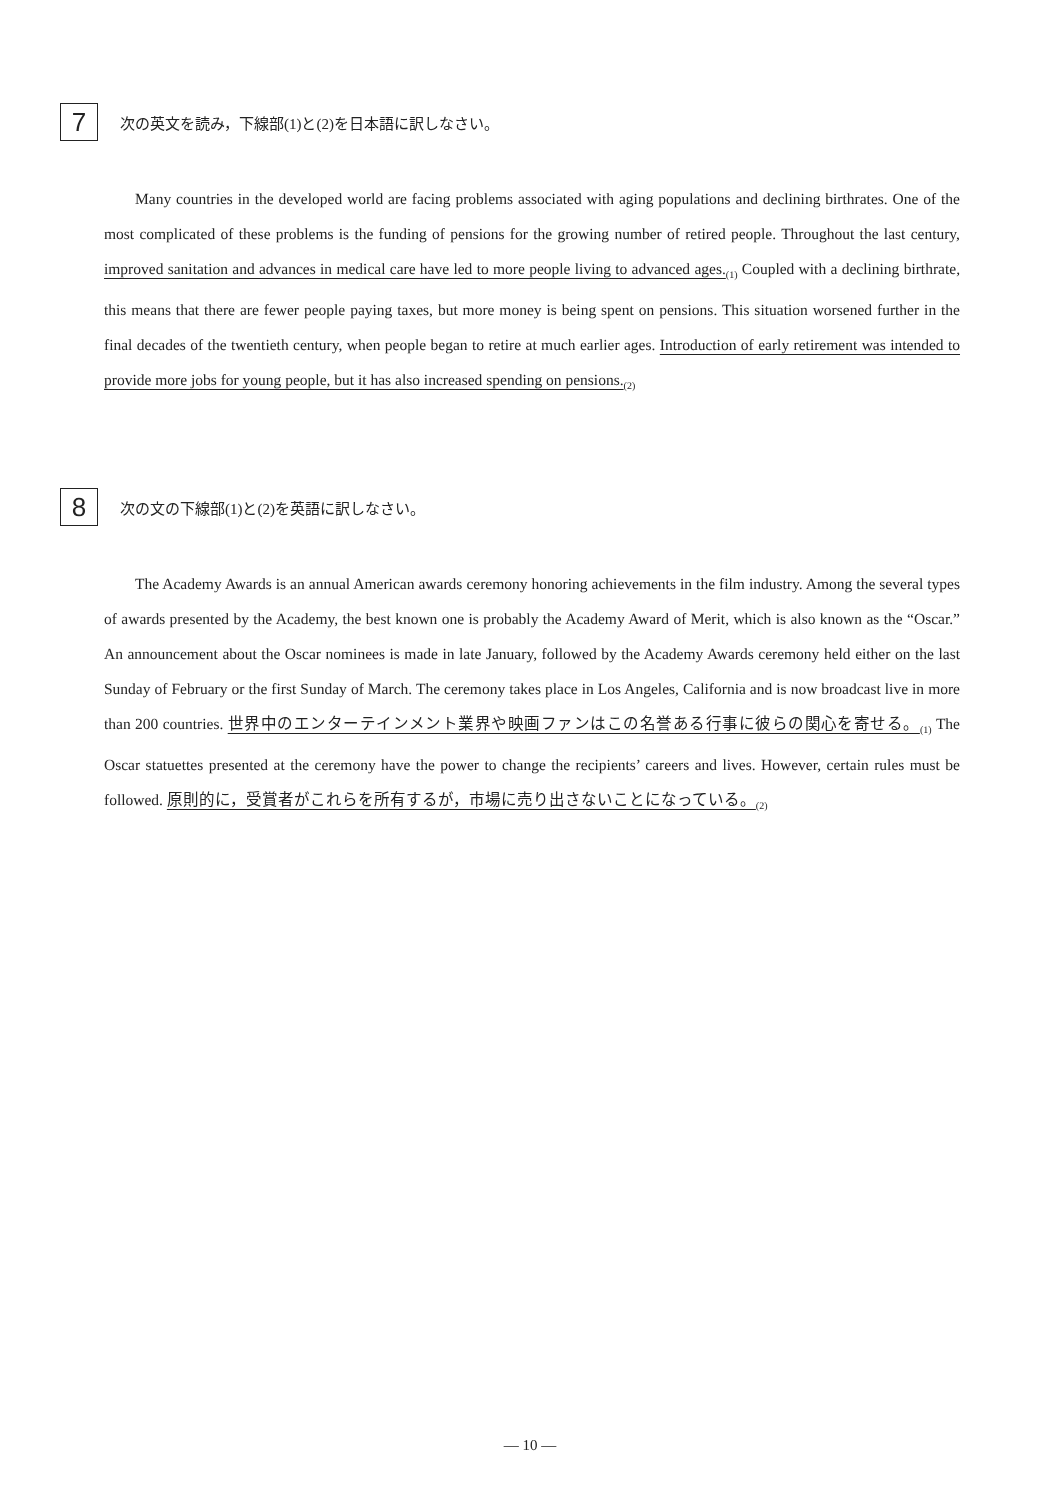7
次の英文を読み，下線部(1)と(2)を日本語に訳しなさい。
Many countries in the developed world are facing problems associated with aging populations and declining birthrates. One of the most complicated of these problems is the funding of pensions for the growing number of retired people. Throughout the last century, improved sanitation and advances in medical care have led to more people living to advanced ages.<sub>(1)</sub> Coupled with a declining birthrate, this means that there are fewer people paying taxes, but more money is being spent on pensions. This situation worsened further in the final decades of the twentieth century, when people began to retire at much earlier ages. Introduction of early retirement was intended to provide more jobs for young people, but it has also increased spending on pensions.<sub>(2)</sub>
8
次の文の下線部(1)と(2)を英語に訳しなさい。
The Academy Awards is an annual American awards ceremony honoring achievements in the film industry. Among the several types of awards presented by the Academy, the best known one is probably the Academy Award of Merit, which is also known as the “Oscar.” An announcement about the Oscar nominees is made in late January, followed by the Academy Awards ceremony held either on the last Sunday of February or the first Sunday of March. The ceremony takes place in Los Angeles, California and is now broadcast live in more than 200 countries. 世界中のエンターテインメント業界や映画ファンはこの名誉ある行事に彼らの関心を寄せる。<sub>(1)</sub> The Oscar statuettes presented at the ceremony have the power to change the recipients’ careers and lives. However, certain rules must be followed. 原則的に，受賞者がこれらを所有するが，市場に売り出さないことになっている。<sub>(2)</sub>
— 10 —